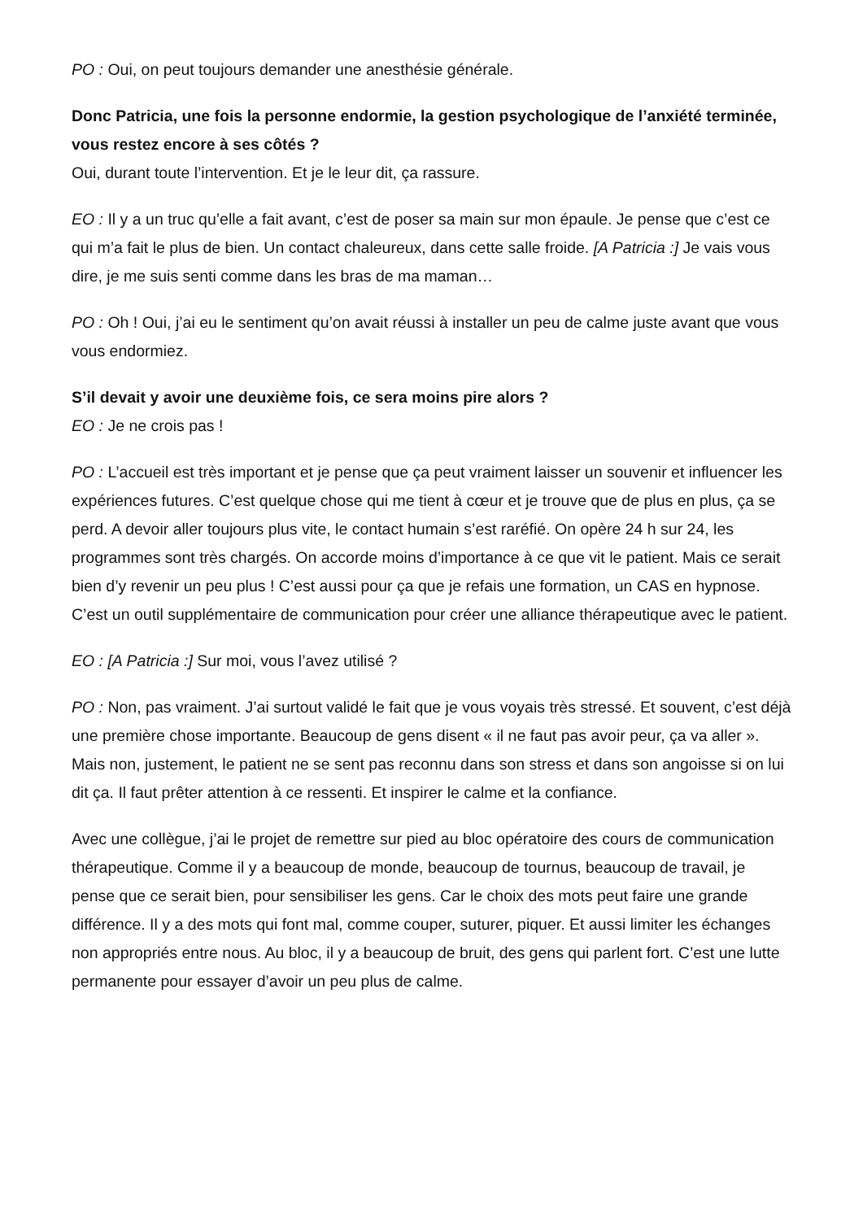PO : Oui, on peut toujours demander une anesthésie générale.
Donc Patricia, une fois la personne endormie, la gestion psychologique de l’anxiété terminée, vous restez encore à ses côtés ?
Oui, durant toute l’intervention. Et je le leur dit, ça rassure.
EO : Il y a un truc qu’elle a fait avant, c’est de poser sa main sur mon épaule. Je pense que c’est ce qui m’a fait le plus de bien. Un contact chaleureux, dans cette salle froide. [A Patricia :] Je vais vous dire, je me suis senti comme dans les bras de ma maman…
PO : Oh ! Oui, j’ai eu le sentiment qu’on avait réussi à installer un peu de calme juste avant que vous vous endormiez.
S’il devait y avoir une deuxième fois, ce sera moins pire alors ?
EO : Je ne crois pas !
PO : L’accueil est très important et je pense que ça peut vraiment laisser un souvenir et influencer les expériences futures. C’est quelque chose qui me tient à cœur et je trouve que de plus en plus, ça se perd. A devoir aller toujours plus vite, le contact humain s’est raréfié. On opère 24 h sur 24, les programmes sont très chargés. On accorde moins d’importance à ce que vit le patient. Mais ce serait bien d’y revenir un peu plus ! C’est aussi pour ça que je refais une formation, un CAS en hypnose. C’est un outil supplémentaire de communication pour créer une alliance thérapeutique avec le patient.
EO : [A Patricia :] Sur moi, vous l’avez utilisé ?
PO : Non, pas vraiment. J’ai surtout validé le fait que je vous voyais très stressé. Et souvent, c’est déjà une première chose importante. Beaucoup de gens disent « il ne faut pas avoir peur, ça va aller ». Mais non, justement, le patient ne se sent pas reconnu dans son stress et dans son angoisse si on lui dit ça. Il faut prêter attention à ce ressenti. Et inspirer le calme et la confiance.
Avec une collègue, j’ai le projet de remettre sur pied au bloc opératoire des cours de communication thérapeutique. Comme il y a beaucoup de monde, beaucoup de tournus, beaucoup de travail, je pense que ce serait bien, pour sensibiliser les gens. Car le choix des mots peut faire une grande différence. Il y a des mots qui font mal, comme couper, suturer, piquer. Et aussi limiter les échanges non appropriés entre nous. Au bloc, il y a beaucoup de bruit, des gens qui parlent fort. C’est une lutte permanente pour essayer d’avoir un peu plus de calme.